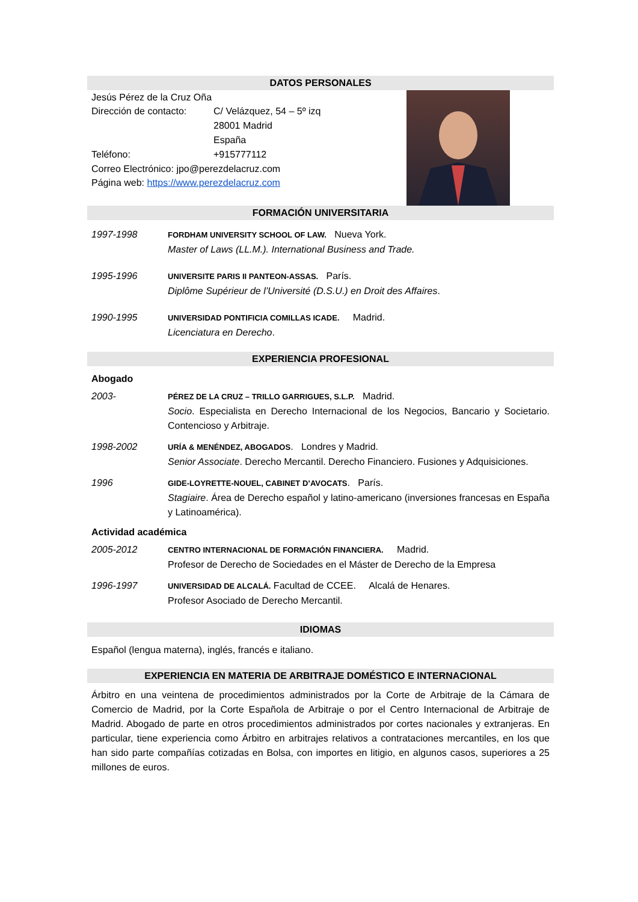DATOS PERSONALES
Jesús Pérez de la Cruz Oña
Dirección de contacto: C/ Velázquez, 54 – 5º izq
28001 Madrid
España
Teléfono: +915777112
Correo Electrónico: jpo@perezdelacruz.com
Página web: https://www.perezdelacruz.com
FORMACIÓN UNIVERSITARIA
1997-1998 FORDHAM UNIVERSITY SCHOOL OF LAW. Nueva York.
Master of Laws (LL.M.). International Business and Trade.
1995-1996 UNIVERSITE PARIS II PANTEON-ASSAS. París.
Diplôme Supérieur de l’Université (D.S.U.) en Droit des Affaires.
1990-1995 UNIVERSIDAD PONTIFICIA COMILLAS ICADE. Madrid.
Licenciatura en Derecho.
EXPERIENCIA PROFESIONAL
Abogado
2003- PÉREZ DE LA CRUZ – TRILLO GARRIGUES, S.L.P. Madrid.
Socio. Especialista en Derecho Internacional de los Negocios, Bancario y Societario. Contencioso y Arbitraje.
1998-2002 URÍA & MENÉNDEZ, ABOGADOS. Londres y Madrid.
Senior Associate. Derecho Mercantil. Derecho Financiero. Fusiones y Adquisiciones.
1996 GIDE-LOYRETTE-NOUEL, CABINET D’AVOCATS. París.
Stagiaire. Área de Derecho español y latino-americano (inversiones francesas en España y Latinoamérica).
Actividad académica
2005-2012 CENTRO INTERNACIONAL DE FORMACIÓN FINANCIERA. Madrid.
Profesor de Derecho de Sociedades en el Máster de Derecho de la Empresa
1996-1997 UNIVERSIDAD DE ALCALÁ. Facultad de CCEE. Alcalá de Henares.
Profesor Asociado de Derecho Mercantil.
IDIOMAS
Español (lengua materna), inglés, francés e italiano.
EXPERIENCIA EN MATERIA DE ARBITRAJE DOMÉSTICO E INTERNACIONAL
Árbitro en una veintena de procedimientos administrados por la Corte de Arbitraje de la Cámara de Comercio de Madrid, por la Corte Española de Arbitraje o por el Centro Internacional de Arbitraje de Madrid. Abogado de parte en otros procedimientos administrados por cortes nacionales y extranjeras. En particular, tiene experiencia como Árbitro en arbitrajes relativos a contrataciones mercantiles, en los que han sido parte compañías cotizadas en Bolsa, con importes en litigio, en algunos casos, superiores a 25 millones de euros.